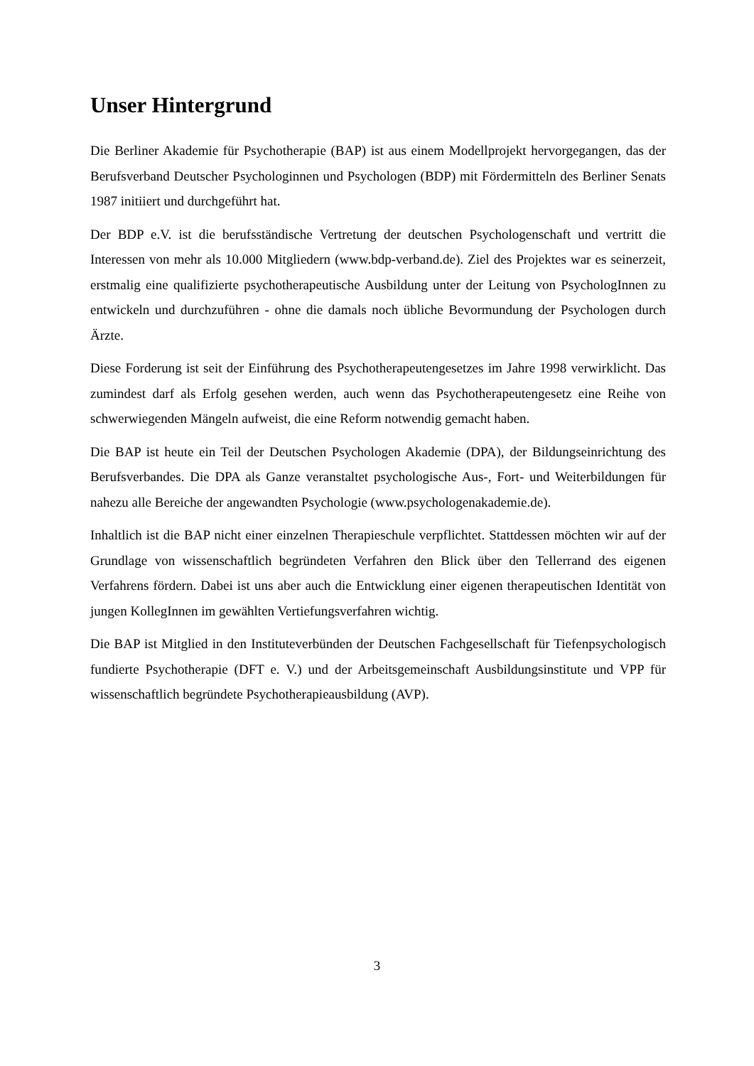Unser Hintergrund
Die Berliner Akademie für Psychotherapie (BAP) ist aus einem Modellprojekt hervorgegangen, das der Berufsverband Deutscher Psychologinnen und Psychologen (BDP) mit Fördermitteln des Berliner Senats 1987 initiiert und durchgeführt hat.
Der BDP e.V. ist die berufsständische Vertretung der deutschen Psychologenschaft und vertritt die Interessen von mehr als 10.000 Mitgliedern (www.bdp-verband.de). Ziel des Projektes war es seinerzeit, erstmalig eine qualifizierte psychotherapeutische Ausbildung unter der Leitung von PsychologInnen zu entwickeln und durchzuführen - ohne die damals noch übliche Bevormundung der Psychologen durch Ärzte.
Diese Forderung ist seit der Einführung des Psychotherapeutengesetzes im Jahre 1998 verwirklicht. Das zumindest darf als Erfolg gesehen werden, auch wenn das Psychotherapeutengesetz eine Reihe von schwerwiegenden Mängeln aufweist, die eine Reform notwendig gemacht haben.
Die BAP ist heute ein Teil der Deutschen Psychologen Akademie (DPA), der Bildungseinrichtung des Berufsverbandes. Die DPA als Ganze veranstaltet psychologische Aus-, Fort- und Weiterbildungen für nahezu alle Bereiche der angewandten Psychologie (www.psychologenakademie.de).
Inhaltlich ist die BAP nicht einer einzelnen Therapieschule verpflichtet. Stattdessen möchten wir auf der Grundlage von wissenschaftlich begründeten Verfahren den Blick über den Tellerrand des eigenen Verfahrens fördern. Dabei ist uns aber auch die Entwicklung einer eigenen therapeutischen Identität von jungen KollegInnen im gewählten Vertiefungsverfahren wichtig.
Die BAP ist Mitglied in den Instituteverbünden der Deutschen Fachgesellschaft für Tiefenpsychologisch fundierte Psychotherapie (DFT e. V.) und der Arbeitsgemeinschaft Ausbildungsinstitute und VPP für wissenschaftlich begründete Psychotherapieausbildung (AVP).
3